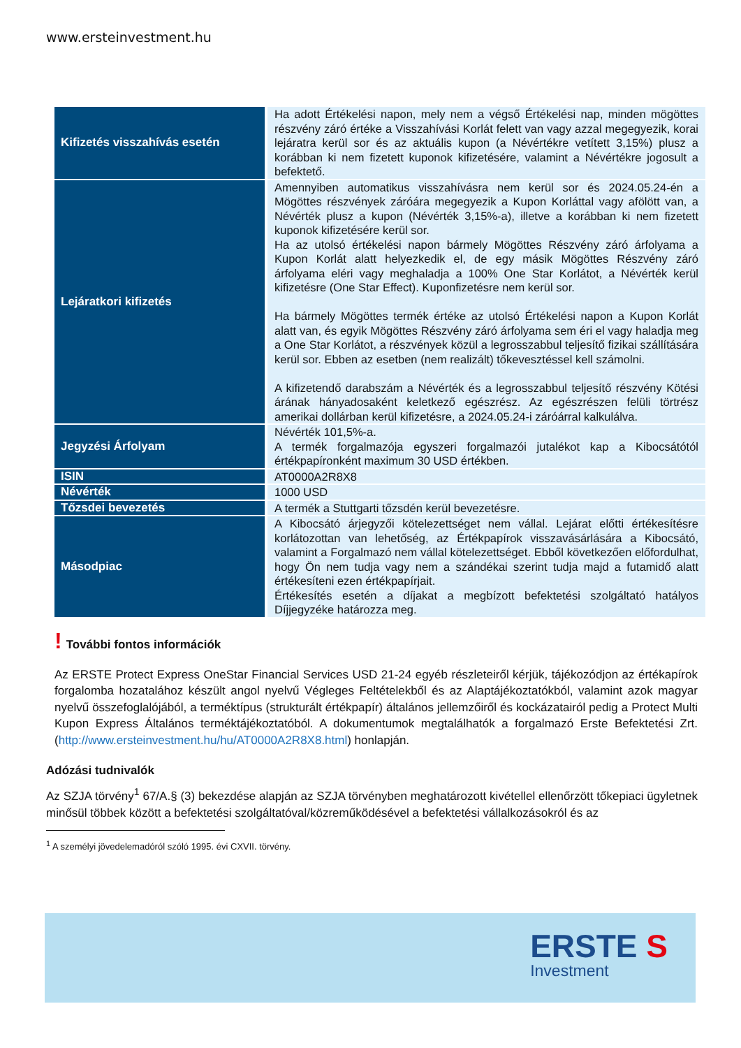www.ersteinvestment.hu
| Kifizetés visszahívás esetén | Ha adott Értékelési napon, mely nem a végső Értékelési nap, minden mögöttes részvény záró értéke a Visszahívási Korlát felett van vagy azzal megegyezik, korai lejáratra kerül sor és az aktuális kupon (a Névértékre vetített 3,15%) plusz a korábban ki nem fizetett kuponok kifizetésére, valamint a Névértékre jogosult a befektető. |
| Lejáratkori kifizetés | Amennyiben automatikus visszahívásra nem kerül sor és 2024.05.24-én a Mögöttes részvények záróára megegyezik a Kupon Korláttal vagy afölött van, a Névérték plusz a kupon (Névérték 3,15%-a), illetve a korábban ki nem fizetett kuponok kifizetésére kerül sor. Ha az utolsó értékelési napon bármely Mögöttes Részvény záró árfolyama a Kupon Korlát alatt helyezkedik el, de egy másik Mögöttes Részvény záró árfolyama eléri vagy meghaladja a 100% One Star Korlátot, a Névérték kerül kifizetésre (One Star Effect). Kuponfizetésre nem kerül sor. Ha bármely Mögöttes termék értéke az utolsó Értékelési napon a Kupon Korlát alatt van, és egyik Mögöttes Részvény záró árfolyama sem éri el vagy haladja meg a One Star Korlátot, a részvények közül a legrosszabbul teljesítő fizikai szállítására kerül sor. Ebben az esetben (nem realizált) tőkevesztéssel kell számolni. A kifizetendő darabszám a Névérték és a legrosszabbul teljesítő részvény Kötési árának hányadosaként keletkező egészrész. Az egészrészen felüli törtrész amerikai dollárban kerül kifizetésre, a 2024.05.24-i záróárral kalkulálva. |
| Jegyzési Árfolyam | Névérték 101,5%-a. A termék forgalmazója egyszeri forgalmazói jutalékot kap a Kibocsátótól értékpapíronként maximum 30 USD értékben. |
| ISIN | AT0000A2R8X8 |
| Névérték | 1000 USD |
| Tőzsdei bevezetés | A termék a Stuttgarti tőzsdén kerül bevezetésre. |
| Másodpiac | A Kibocsátó árjegyzői kötelezettséget nem vállal. Lejárat előtti értékesítésre korlátozottan van lehetőség, az Értékpapírok visszavásárlására a Kibocsátó, valamint a Forgalmazó nem vállal kötelezettséget. Ebből következően előfordulhat, hogy Ön nem tudja vagy nem a szándékai szerint tudja majd a futamidő alatt értékesíteni ezen értékpapírjait. Értékesítés esetén a díjakat a megbízott befektetési szolgáltató hatályos Díjjegyzéke határozza meg. |
! További fontos információk
Az ERSTE Protect Express OneStar Financial Services USD 21-24 egyéb részleteiről kérjük, tájékozódjon az értékapírok forgalomba hozatalához készült angol nyelvű Végleges Feltételekből és az Alaptájékoztatókból, valamint azok magyar nyelvű összefoglalójából, a terméktípus (strukturált értékpapír) általános jellemzőiről és kockázatairól pedig a Protect Multi Kupon Express Általános terméktájékoztatóból. A dokumentumok megtalálhatók a forgalmazó Erste Befektetési Zrt. (http://www.ersteinvestment.hu/hu/AT0000A2R8X8.html) honlapján.
Adózási tudnivalók
Az SZJA törvény<sup>1</sup> 67/A.§ (3) bekezdése alapján az SZJA törvényben meghatározott kivétellel ellenőrzött tőkepiaci ügyletnek minősül többek között a befektetési szolgáltatóval/közreműködésével a befektetési vállalkozásokról és az
<sup>1</sup> A személyi jövedelemadóról szóló 1995. évi CXVII. törvény.
ERSTE S
Investment